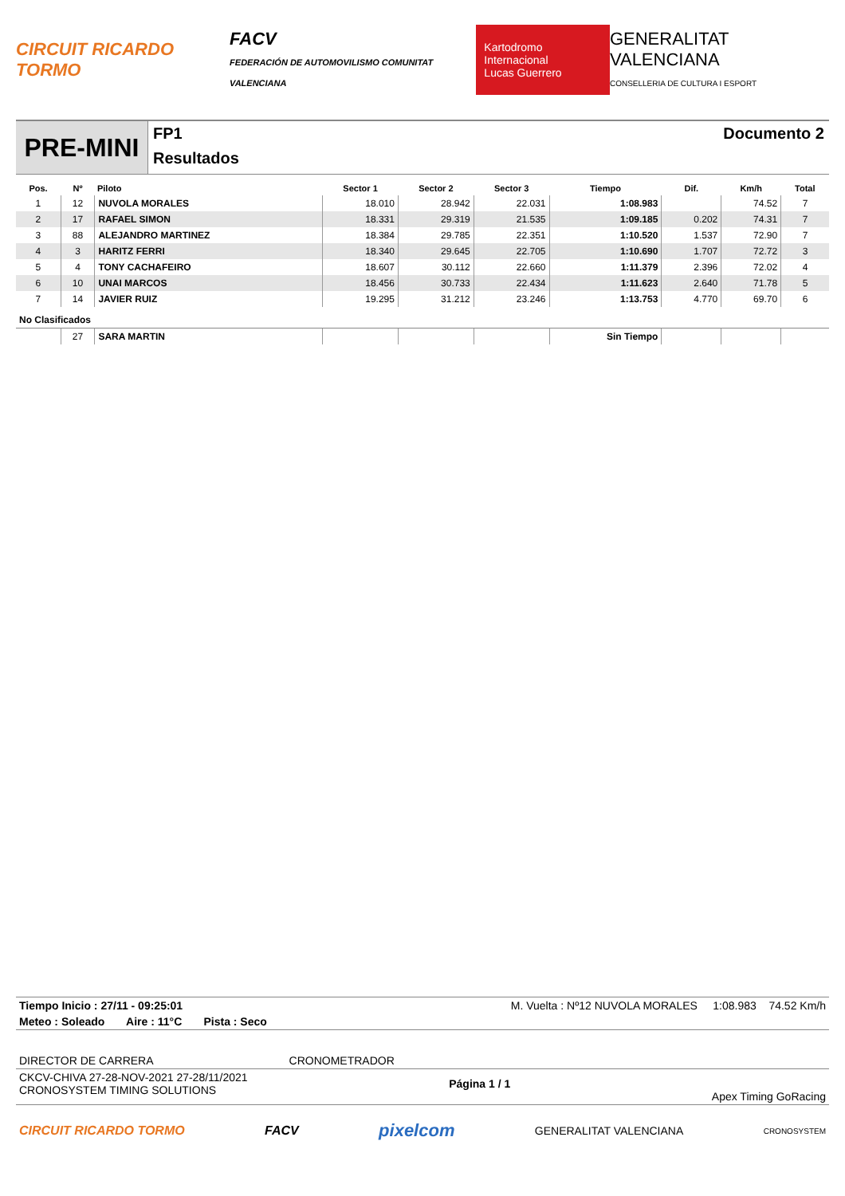CIRCUIT RICARDO TORMO
FACV
FEDERACIÓN DE AUTOMOVILISMO COMUNITAT VALENCIANA
Kartodromo Internacional
Lucas Guerrero
GENERALITAT VALENCIANA
CONSELLERIA DE CULTURA I ESPORT
PRE-MINI
FP1
Resultados
Documento 2
| Pos. | Nº | Piloto | Sector 1 | Sector 2 | Sector 3 | Tiempo | Dif. | Km/h | Total |
| --- | --- | --- | --- | --- | --- | --- | --- | --- | --- |
| 1 | 12 | NUVOLA MORALES | 18.010 | 28.942 | 22.031 | 1:08.983 | | 74.52 | 7 |
| 2 | 17 | RAFAEL SIMON | 18.331 | 29.319 | 21.535 | 1:09.185 | 0.202 | 74.31 | 7 |
| 3 | 88 | ALEJANDRO MARTINEZ | 18.384 | 29.785 | 22.351 | 1:10.520 | 1.537 | 72.90 | 7 |
| 4 | 3 | HARITZ FERRI | 18.340 | 29.645 | 22.705 | 1:10.690 | 1.707 | 72.72 | 3 |
| 5 | 4 | TONY CACHAFEIRO | 18.607 | 30.112 | 22.660 | 1:11.379 | 2.396 | 72.02 | 4 |
| 6 | 10 | UNAI MARCOS | 18.456 | 30.733 | 22.434 | 1:11.623 | 2.640 | 71.78 | 5 |
| 7 | 14 | JAVIER RUIZ | 19.295 | 31.212 | 23.246 | 1:13.753 | 4.770 | 69.70 | 6 |
| No Clasificados | | | | | | | | | |
| | 27 | SARA MARTIN | | | | Sin Tiempo | | | |
Tiempo Inicio : 27/11 - 09:25:01 M. Vuelta : Nº12 NUVOLA MORALES 1:08.983 74.52 Km/h
Meteo : Soleado Aire : 11°C Pista : Seco
DIRECTOR DE CARRERA CRONOMETRADOR
CKCV-CHIVA 27-28-NOV-2021 27-28/11/2021
CRONOSYSTEM TIMING SOLUTIONS Página 1 / 1 Apex Timing GoRacing
CIRCUIT RICARDO TORMO FACV pixelcom GENERALITAT VALENCIANA CRONOSYSTEM